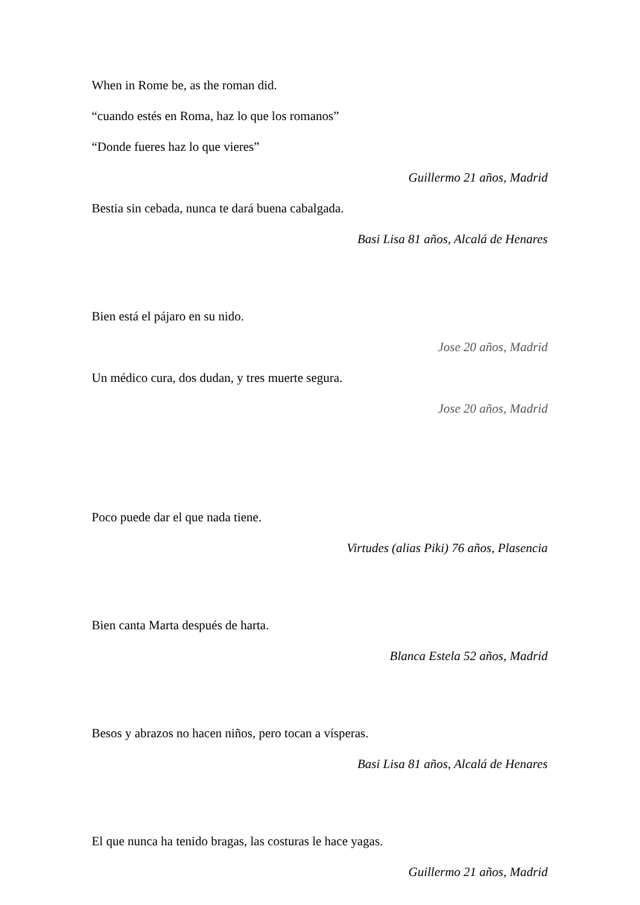When in Rome be, as the roman did.
“cuando estés en Roma, haz lo que los romanos”
“Donde fueres haz lo que vieres”
Guillermo 21 años, Madrid
Bestia sin cebada, nunca te dará buena cabalgada.
Basi Lisa 81 años, Alcalá de Henares
Bien está el pájaro en su nido.
Jose 20 años, Madrid
Un médico cura, dos dudan, y tres muerte segura.
Jose 20 años, Madrid
Poco puede dar el que nada tiene.
Virtudes (alias Piki) 76 años, Plasencia
Bien canta Marta después de harta.
Blanca Estela 52 años, Madrid
Besos y abrazos no hacen niños, pero tocan a vísperas.
Basi Lisa 81 años, Alcalá de Henares
El que nunca ha tenido bragas, las costuras le hace yagas.
Guillermo 21 años, Madrid